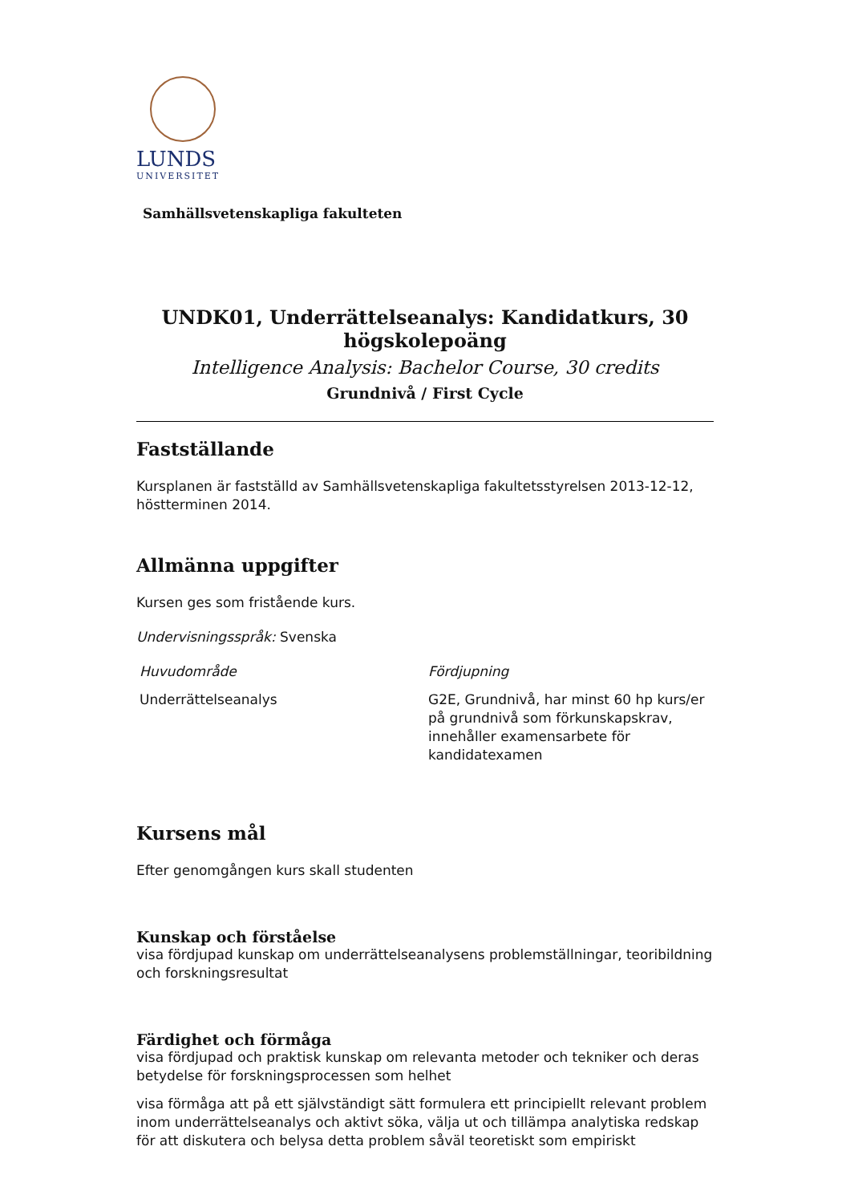LUNDS
UNIVERSITET
Samhällsvetenskapliga fakulteten
UNDK01, Underrättelseanalys: Kandidatkurs, 30
högskolepoäng
Intelligence Analysis: Bachelor Course, 30 credits
Grundnivå / First Cycle
Fastställande
Kursplanen är fastställd av Samhällsvetenskapliga fakultetsstyrelsen 2013-12-12, höstterminen 2014.
Allmänna uppgifter
Kursen ges som fristående kurs.
Undervisningsspråk: Svenska
Huvudområde
Underrättelseanalys
Fördjupning
G2E, Grundnivå, har minst 60 hp kurs/er på grundnivå som förkunskapskrav, innehåller examensarbete för kandidatexamen
Kursens mål
Efter genomgången kurs skall studenten
Kunskap och förståelse
visa fördjupad kunskap om underrättelseanalysens problemställningar, teoribildning och forskningsresultat
Färdighet och förmåga
visa fördjupad och praktisk kunskap om relevanta metoder och tekniker och deras betydelse för forskningsprocessen som helhet
visa förmåga att på ett självständigt sätt formulera ett principiellt relevant problem inom underrättelseanalys och aktivt söka, välja ut och tillämpa analytiska redskap för att diskutera och belysa detta problem såväl teoretiskt som empiriskt